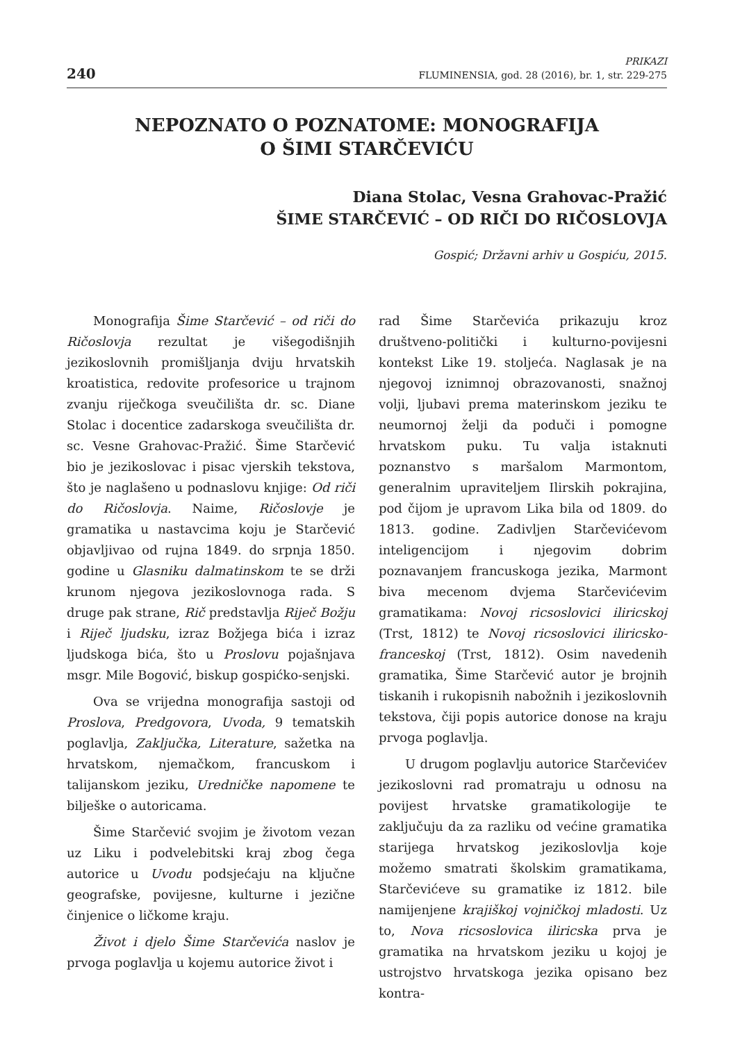240
PRIKAZI
FLUMINENSIA, god. 28 (2016), br. 1, str. 229-275
NEPOZNATO O POZNATOME: MONOGRAFIJA
O ŠIMI STARČEVIĆU
Diana Stolac, Vesna Grahovac-Pražić
ŠIME STARČEVIĆ – OD RIČI DO RIČOSLOVJA
Gospić; Državni arhiv u Gospiću, 2015.
Monografija Šime Starčević – od riči do Ričoslovja rezultat je višegodišnjih jezikoslovnih promišljanja dviju hrvatskih kroatistica, redovite profesorice u trajnom zvanju riječkoga sveučilišta dr. sc. Diane Stolac i docentice zadarskoga sveučilišta dr. sc. Vesne Grahovac-Pražić. Šime Starčević bio je jezikoslovac i pisac vjerskih tekstova, što je naglašeno u podnaslovu knjige: Od riči do Ričoslovja. Naime, Ričoslovje je gramatika u nastavcima koju je Starčević objavljivao od rujna 1849. do srpnja 1850. godine u Glasniku dalmatinskom te se drži krunom njegova jezikoslovnoga rada. S druge pak strane, Rič predstavlja Riječ Božju i Riječ ljudsku, izraz Božjega bića i izraz ljudskoga bića, što u Proslovu pojašnjava msgr. Mile Bogović, biskup gospićko-senjski.
Ova se vrijedna monografija sastoji od Proslova, Predgovora, Uvoda, 9 tematskih poglavlja, Zaključka, Literature, sažetka na hrvatskom, njemačkom, francuskom i talijanskom jeziku, Uredničke napomene te bilješke o autoricama.
Šime Starčević svojim je životom vezan uz Liku i podvelebitski kraj zbog čega autorice u Uvodu podsjećaju na ključne geografske, povijesne, kulturne i jezične činjenice o ličkome kraju.
Život i djelo Šime Starčevića naslov je prvoga poglavlja u kojemu autorice život i
rad Šime Starčevića prikazuju kroz društveno-politički i kulturno-povijesni kontekst Like 19. stoljeća. Naglasak je na njegovoj iznimnoj obrazovanosti, snažnoj volji, ljubavi prema materinskom jeziku te neumornoj želji da poduči i pomogne hrvatskom puku. Tu valja istaknuti poznanstvo s maršalom Marmontom, generalnim upraviteljem Ilirskih pokrajina, pod čijom je upravom Lika bila od 1809. do 1813. godine. Zadivljen Starčevićevom inteligencijom i njegovim dobrim poznavanjem francuskoga jezika, Marmont biva mecenom dvjema Starčevićevim gramatikama: Novoj ricsoslovici iliricskoj (Trst, 1812) te Novoj ricsoslovici iliricsko-franceskoj (Trst, 1812). Osim navedenih gramatika, Šime Starčević autor je brojnih tiskanih i rukopisnih nabožnih i jezikoslovnih tekstova, čiji popis autorice donose na kraju prvoga poglavlja.
U drugom poglavlju autorice Starčevićev jezikoslovni rad promatraju u odnosu na povijest hrvatske gramatikologije te zaključuju da za razliku od većine gramatika starijega hrvatskog jezikoslovlja koje možemo smatrati školskim gramatikama, Starčevićeve su gramatike iz 1812. bile namijenjene krajiškoj vojničkoj mladosti. Uz to, Nova ricsoslovica iliricska prva je gramatika na hrvatskom jeziku u kojoj je ustrojstvo hrvatskoga jezika opisano bez kontra-